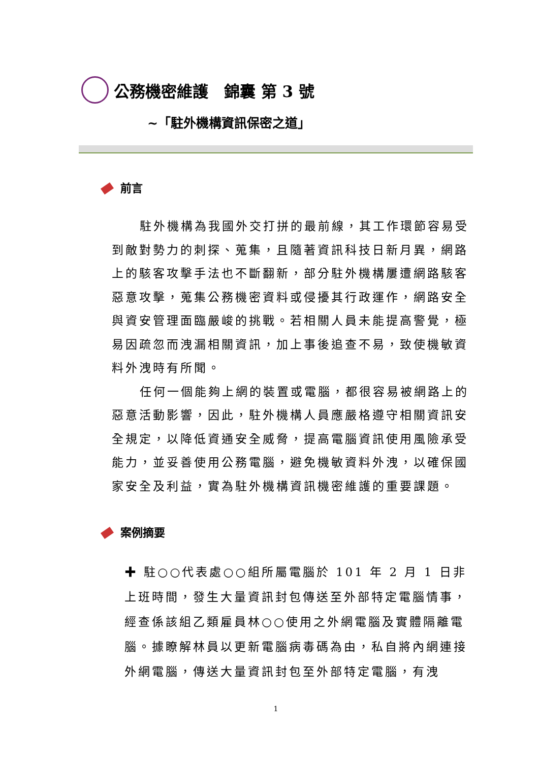公務機密維護　錦囊 第 3 號
~「駐外機構資訊保密之道」
前言
駐外機構為我國外交打拼的最前線，其工作環節容易受到敵對勢力的刺探、蒐集，且隨著資訊科技日新月異，網路上的駭客攻擊手法也不斷翻新，部分駐外機構屢遭網路駭客惡意攻擊，蒐集公務機密資料或侵擾其行政運作，網路安全與資安管理面臨嚴峻的挑戰。若相關人員未能提高警覺，極易因疏忽而洩漏相關資訊，加上事後追查不易，致使機敏資料外洩時有所聞。
任何一個能夠上網的裝置或電腦，都很容易被網路上的惡意活動影響，因此，駐外機構人員應嚴格遵守相關資訊安全規定，以降低資通安全威脅，提高電腦資訊使用風險承受能力，並妥善使用公務電腦，避免機敏資料外洩，以確保國家安全及利益，實為駐外機構資訊機密維護的重要課題。
案例摘要
✚ 駐○○代表處○○組所屬電腦於 101 年 2 月 1 日非上班時間，發生大量資訊封包傳送至外部特定電腦情事，經查係該組乙類雇員林○○使用之外網電腦及實體隔離電腦。據瞭解林員以更新電腦病毒碼為由，私自將內網連接外網電腦，傳送大量資訊封包至外部特定電腦，有洩
1